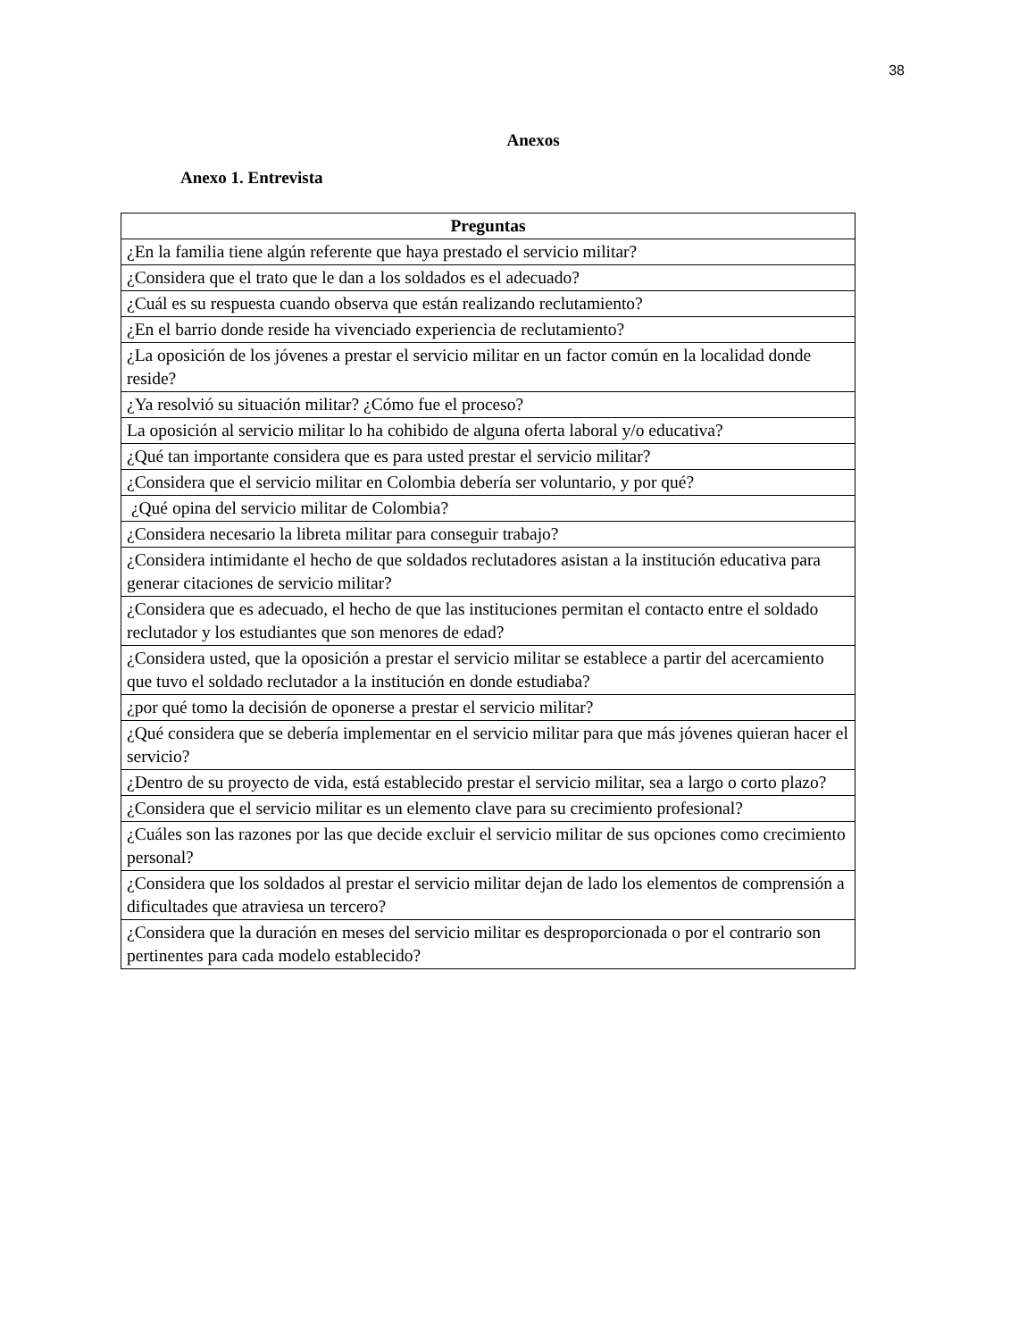38
Anexos
Anexo 1. Entrevista
| Preguntas |
| --- |
| ¿En la familia tiene algún referente que haya prestado el servicio militar? |
| ¿Considera que el trato que le dan a los soldados es el adecuado? |
| ¿Cuál es su respuesta cuando observa que están realizando reclutamiento? |
| ¿En el barrio donde reside ha vivenciado experiencia de reclutamiento? |
| ¿La oposición de los jóvenes a prestar el servicio militar en un factor común en la localidad donde reside? |
| ¿Ya resolvió su situación militar? ¿Cómo fue el proceso? |
| La oposición al servicio militar lo ha cohibido de alguna oferta laboral y/o educativa? |
| ¿Qué tan importante considera que es para usted prestar el servicio militar? |
| ¿Considera que el servicio militar en Colombia debería ser voluntario, y por qué? |
| ¿Qué opina del servicio militar de Colombia? |
| ¿Considera necesario la libreta militar para conseguir trabajo? |
| ¿Considera intimidante el hecho de que soldados reclutadores asistan a la institución educativa para generar citaciones de servicio militar? |
| ¿Considera que es adecuado, el hecho de que las instituciones permitan el contacto entre el soldado reclutador y los estudiantes que son menores de edad? |
| ¿Considera usted, que la oposición a prestar el servicio militar se establece a partir del acercamiento que tuvo el soldado reclutador a la institución en donde estudiaba? |
| ¿por qué tomo la decisión de oponerse a prestar el servicio militar? |
| ¿Qué considera que se debería implementar en el servicio militar para que más jóvenes quieran hacer el servicio? |
| ¿Dentro de su proyecto de vida, está establecido prestar el servicio militar, sea a largo o corto plazo? |
| ¿Considera que el servicio militar es un elemento clave para su crecimiento profesional? |
| ¿Cuáles son las razones por las que decide excluir el servicio militar de sus opciones como crecimiento personal? |
| ¿Considera que los soldados al prestar el servicio militar dejan de lado los elementos de comprensión a dificultades que atraviesa un tercero? |
| ¿Considera que la duración en meses del servicio militar es desproporcionada o por el contrario son pertinentes para cada modelo establecido? |